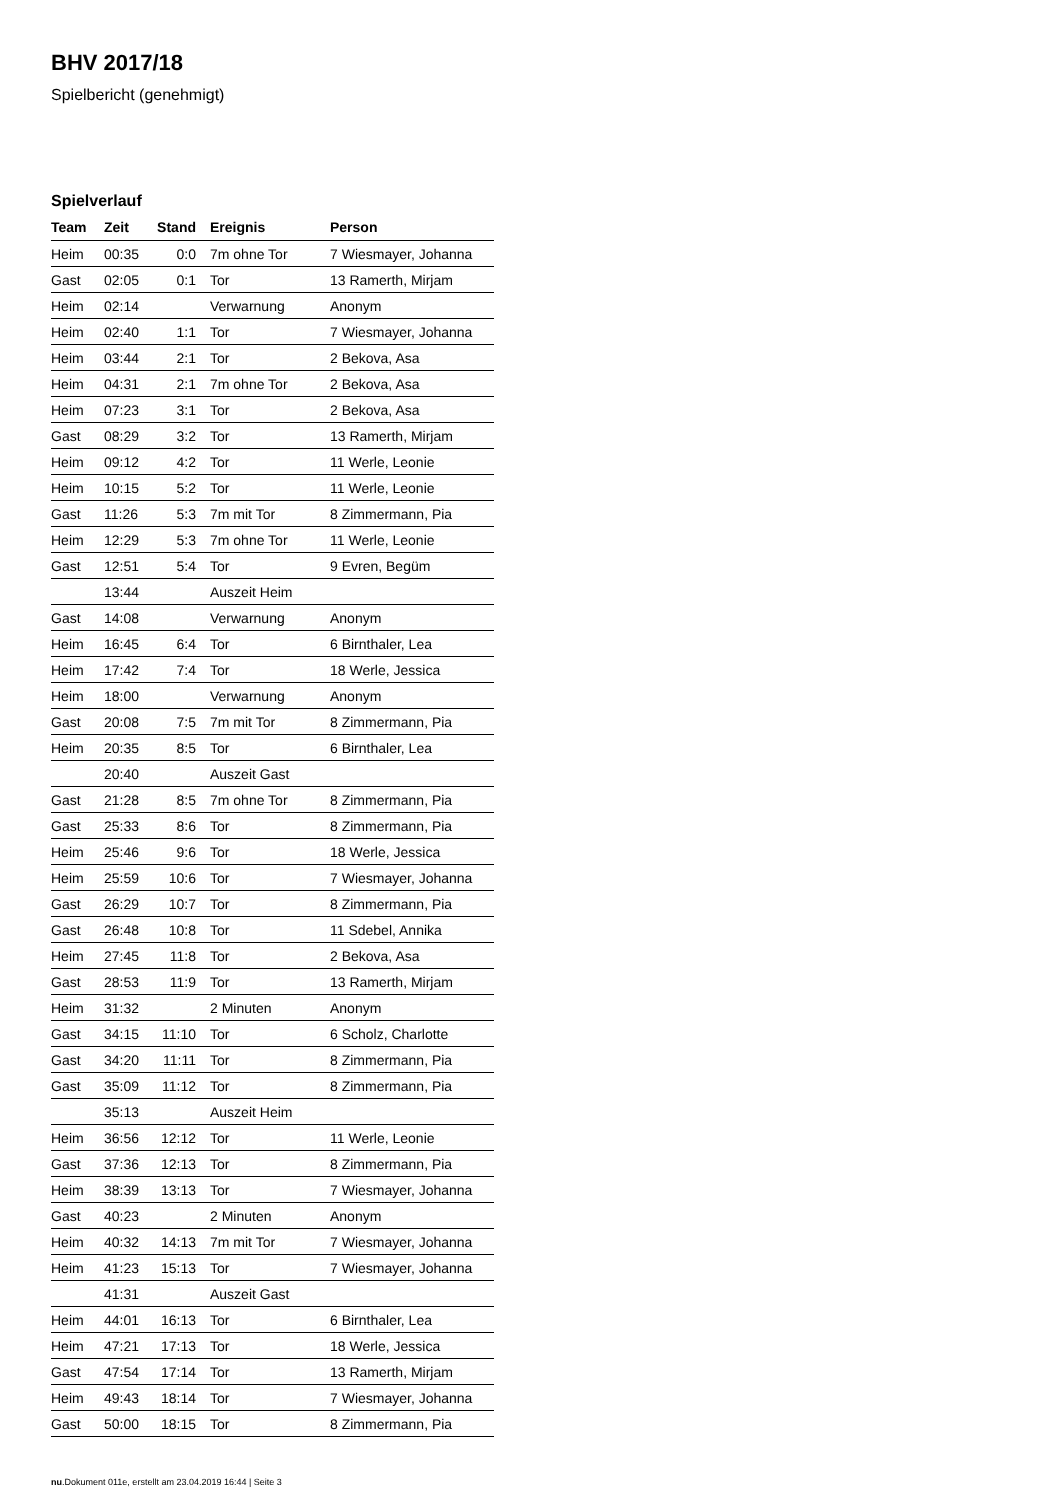BHV 2017/18
Spielbericht (genehmigt)
Spielverlauf
| Team | Zeit | Stand | Ereignis | Person |
| --- | --- | --- | --- | --- |
| Heim | 00:35 | 0:0 | 7m ohne Tor | 7 Wiesmayer, Johanna |
| Gast | 02:05 | 0:1 | Tor | 13 Ramerth, Mirjam |
| Heim | 02:14 | | Verwarnung | Anonym |
| Heim | 02:40 | 1:1 | Tor | 7 Wiesmayer, Johanna |
| Heim | 03:44 | 2:1 | Tor | 2 Bekova, Asa |
| Heim | 04:31 | 2:1 | 7m ohne Tor | 2 Bekova, Asa |
| Heim | 07:23 | 3:1 | Tor | 2 Bekova, Asa |
| Gast | 08:29 | 3:2 | Tor | 13 Ramerth, Mirjam |
| Heim | 09:12 | 4:2 | Tor | 11 Werle, Leonie |
| Heim | 10:15 | 5:2 | Tor | 11 Werle, Leonie |
| Gast | 11:26 | 5:3 | 7m mit Tor | 8 Zimmermann, Pia |
| Heim | 12:29 | 5:3 | 7m ohne Tor | 11 Werle, Leonie |
| Gast | 12:51 | 5:4 | Tor | 9 Evren, Begüm |
| | 13:44 | | Auszeit Heim | |
| Gast | 14:08 | | Verwarnung | Anonym |
| Heim | 16:45 | 6:4 | Tor | 6 Birnthaler, Lea |
| Heim | 17:42 | 7:4 | Tor | 18 Werle, Jessica |
| Heim | 18:00 | | Verwarnung | Anonym |
| Gast | 20:08 | 7:5 | 7m mit Tor | 8 Zimmermann, Pia |
| Heim | 20:35 | 8:5 | Tor | 6 Birnthaler, Lea |
| | 20:40 | | Auszeit Gast | |
| Gast | 21:28 | 8:5 | 7m ohne Tor | 8 Zimmermann, Pia |
| Gast | 25:33 | 8:6 | Tor | 8 Zimmermann, Pia |
| Heim | 25:46 | 9:6 | Tor | 18 Werle, Jessica |
| Heim | 25:59 | 10:6 | Tor | 7 Wiesmayer, Johanna |
| Gast | 26:29 | 10:7 | Tor | 8 Zimmermann, Pia |
| Gast | 26:48 | 10:8 | Tor | 11 Sdebel, Annika |
| Heim | 27:45 | 11:8 | Tor | 2 Bekova, Asa |
| Gast | 28:53 | 11:9 | Tor | 13 Ramerth, Mirjam |
| Heim | 31:32 | | 2 Minuten | Anonym |
| Gast | 34:15 | 11:10 | Tor | 6 Scholz, Charlotte |
| Gast | 34:20 | 11:11 | Tor | 8 Zimmermann, Pia |
| Gast | 35:09 | 11:12 | Tor | 8 Zimmermann, Pia |
| | 35:13 | | Auszeit Heim | |
| Heim | 36:56 | 12:12 | Tor | 11 Werle, Leonie |
| Gast | 37:36 | 12:13 | Tor | 8 Zimmermann, Pia |
| Heim | 38:39 | 13:13 | Tor | 7 Wiesmayer, Johanna |
| Gast | 40:23 | | 2 Minuten | Anonym |
| Heim | 40:32 | 14:13 | 7m mit Tor | 7 Wiesmayer, Johanna |
| Heim | 41:23 | 15:13 | Tor | 7 Wiesmayer, Johanna |
| | 41:31 | | Auszeit Gast | |
| Heim | 44:01 | 16:13 | Tor | 6 Birnthaler, Lea |
| Heim | 47:21 | 17:13 | Tor | 18 Werle, Jessica |
| Gast | 47:54 | 17:14 | Tor | 13 Ramerth, Mirjam |
| Heim | 49:43 | 18:14 | Tor | 7 Wiesmayer, Johanna |
| Gast | 50:00 | 18:15 | Tor | 8 Zimmermann, Pia |
nu.Dokument 011e, erstellt am 23.04.2019 16:44 | Seite 3